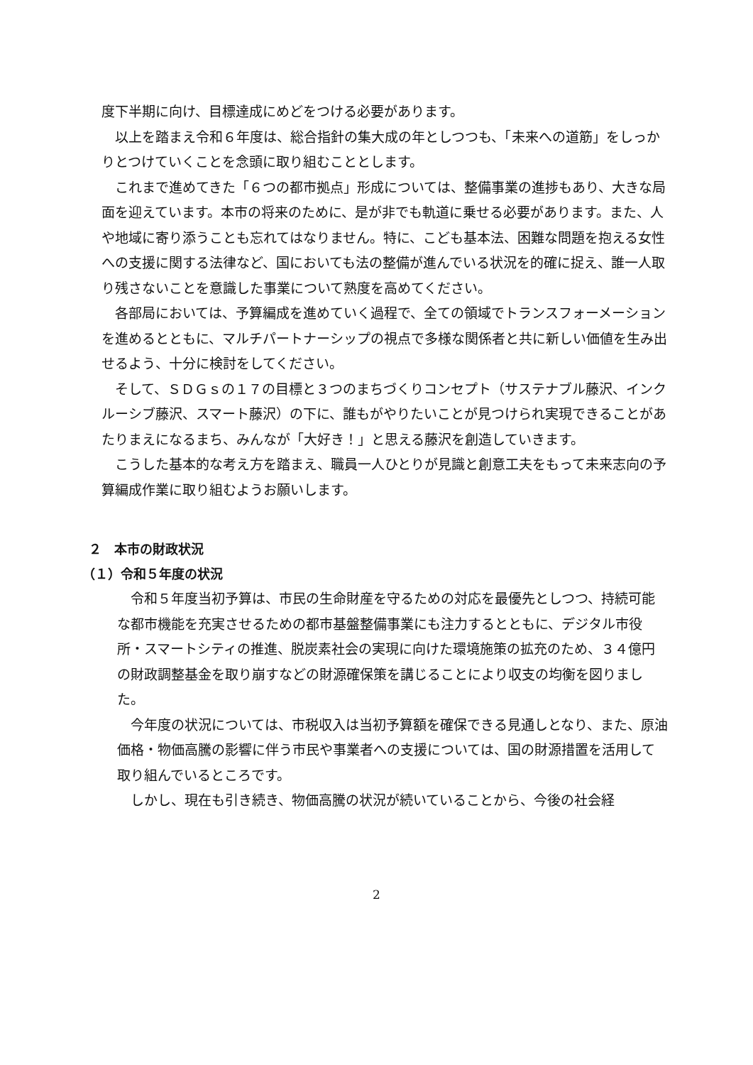度下半期に向け、目標達成にめどをつける必要があります。
以上を踏まえ令和６年度は、総合指針の集大成の年としつつも、「未来への道筋」をしっかりとつけていくことを念頭に取り組むこととします。
これまで進めてきた「６つの都市拠点」形成については、整備事業の進捗もあり、大きな局面を迎えています。本市の将来のために、是が非でも軌道に乗せる必要があります。また、人や地域に寄り添うことも忘れてはなりません。特に、こども基本法、困難な問題を抱える女性への支援に関する法律など、国においても法の整備が進んでいる状況を的確に捉え、誰一人取り残さないことを意識した事業について熟度を高めてください。
各部局においては、予算編成を進めていく過程で、全ての領域でトランスフォーメーションを進めるとともに、マルチパートナーシップの視点で多様な関係者と共に新しい価値を生み出せるよう、十分に検討をしてください。
そして、ＳＤＧｓの１７の目標と３つのまちづくりコンセプト（サステナブル藤沢、インクルーシブ藤沢、スマート藤沢）の下に、誰もがやりたいことが見つけられ実現できることがあたりまえになるまち、みんなが「大好き！」と思える藤沢を創造していきます。
こうした基本的な考え方を踏まえ、職員一人ひとりが見識と創意工夫をもって未来志向の予算編成作業に取り組むようお願いします。
２　本市の財政状況
（１）令和５年度の状況
令和５年度当初予算は、市民の生命財産を守るための対応を最優先としつつ、持続可能な都市機能を充実させるための都市基盤整備事業にも注力するとともに、デジタル市役所・スマートシティの推進、脱炭素社会の実現に向けた環境施策の拡充のため、３４億円の財政調整基金を取り崩すなどの財源確保策を講じることにより収支の均衡を図りました。
今年度の状況については、市税収入は当初予算額を確保できる見通しとなり、また、原油価格・物価高騰の影響に伴う市民や事業者への支援については、国の財源措置を活用して取り組んでいるところです。
しかし、現在も引き続き、物価高騰の状況が続いていることから、今後の社会経
2